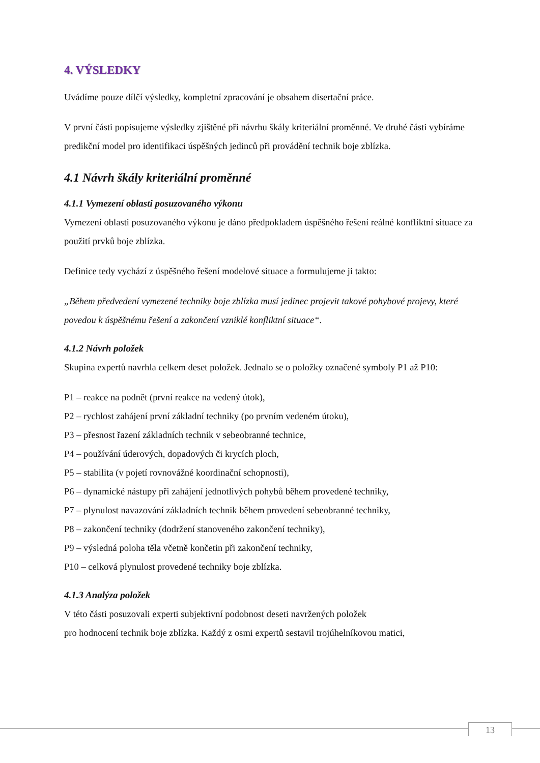4. VÝSLEDKY
Uvádíme pouze dílčí výsledky, kompletní zpracování je obsahem disertační práce.
V první části popisujeme výsledky zjištěné při návrhu škály kriteriální proměnné. Ve druhé části vybíráme predikční model pro identifikaci úspěšných jedinců při provádění technik boje zblízka.
4.1 Návrh škály kriteriální proměnné
4.1.1 Vymezení oblasti posuzovaného výkonu
Vymezení oblasti posuzovaného výkonu je dáno předpokladem úspěšného řešení reálné konfliktní situace za použití prvků boje zblízka.
Definice tedy vychází z úspěšného řešení modelové situace a formulujeme ji takto:
„Během předvedení vymezené techniky boje zblízka musí jedinec projevit takové pohybové projevy, které povedou k úspěšnému řešení a zakončení vzniklé konfliktní situace“.
4.1.2 Návrh položek
Skupina expertů navrhla celkem deset položek. Jednalo se o položky označené symboly P1 až P10:
P1 – reakce na podnět (první reakce na vedený útok),
P2 – rychlost zahájení první základní techniky (po prvním vedeném útoku),
P3 – přesnost řazení základních technik v sebeobranné technice,
P4 – používání úderových, dopadových či krycích ploch,
P5 – stabilita (v pojetí rovnovážné koordinační schopnosti),
P6 – dynamické nástupy při zahájení jednotlivých pohybů během provedené techniky,
P7 – plynulost navazování základních technik během provedení sebeobranné techniky,
P8 – zakončení techniky (dodržení stanoveného zakončení techniky),
P9 – výsledná poloha těla včetně končetin při zakončení techniky,
P10 – celková plynulost provedené techniky boje zblízka.
4.1.3 Analýza položek
V této části posuzovali experti subjektivní podobnost deseti navržených položek
pro hodnocení technik boje zblízka. Každý z osmi expertů sestavil trojúhelníkovou matici,
13